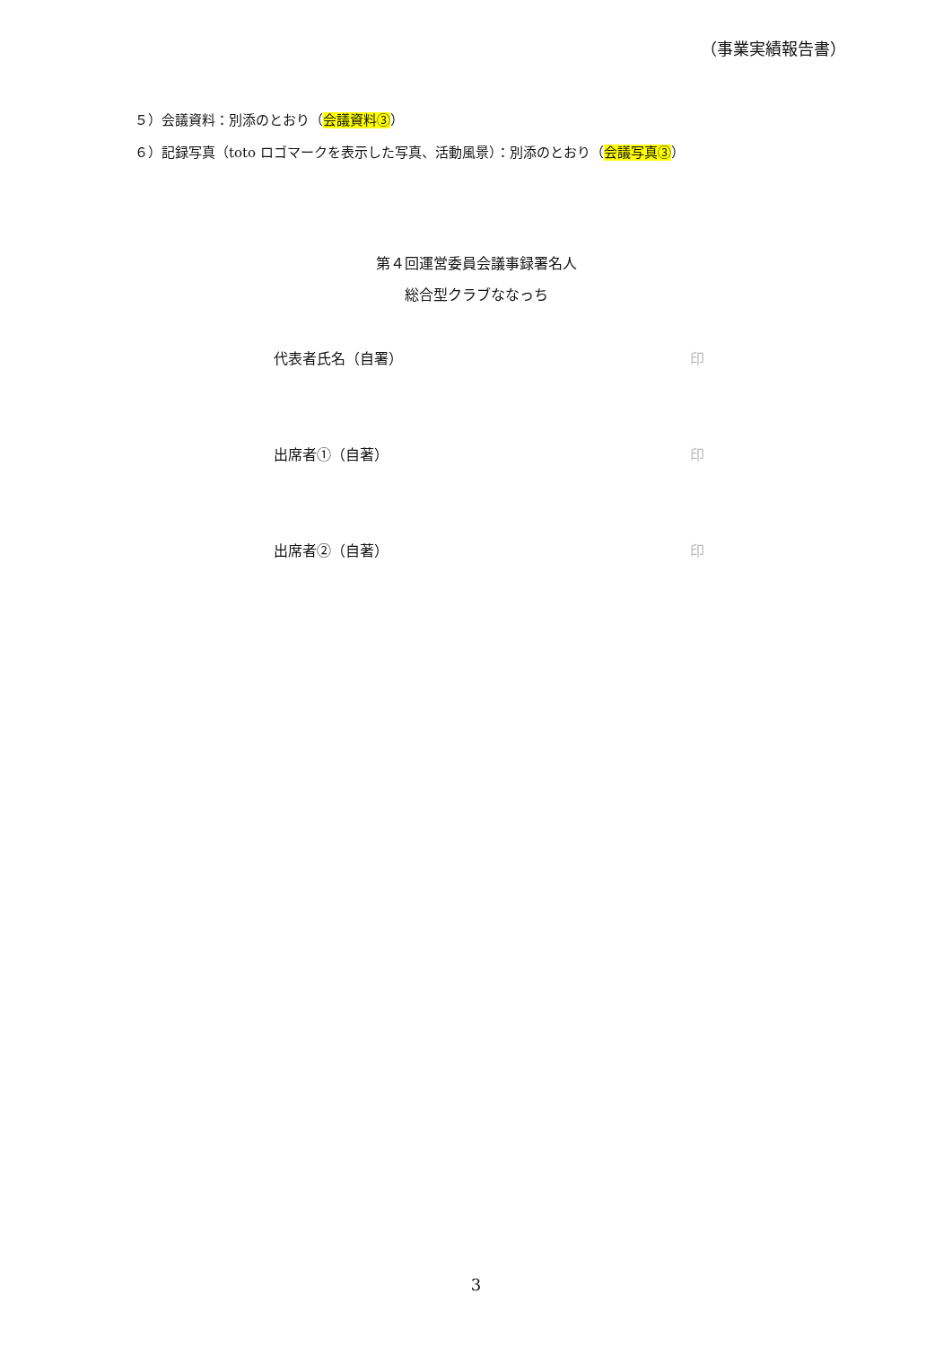（事業実績報告書）
５）会議資料：別添のとおり（会議資料③）
６）記録写真（toto ロゴマークを表示した写真、活動風景）：別添のとおり（会議写真③）
第４回運営委員会議事録署名人
総合型クラブななっち
代表者氏名（自署） 印
出席者①（自著） 印
出席者②（自著） 印
3